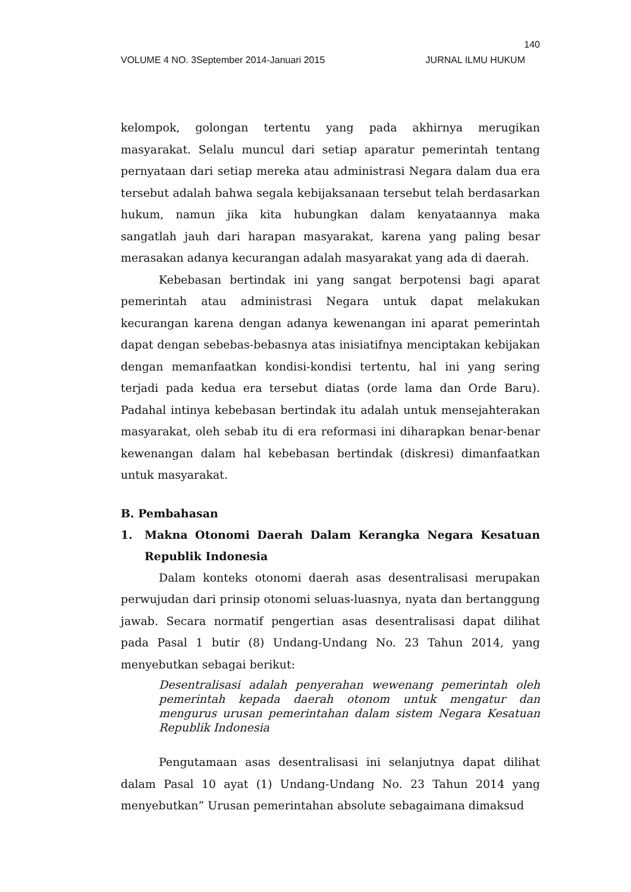140
VOLUME 4 NO. 3September 2014-Januari 2015 JURNAL ILMU HUKUM
kelompok, golongan tertentu yang pada akhirnya merugikan masyarakat. Selalu muncul dari setiap aparatur pemerintah tentang pernyataan dari setiap mereka atau administrasi Negara dalam dua era tersebut adalah bahwa segala kebijaksanaan tersebut telah berdasarkan hukum, namun jika kita hubungkan dalam kenyataannya maka sangatlah jauh dari harapan masyarakat, karena yang paling besar merasakan adanya kecurangan adalah masyarakat yang ada di daerah.
Kebebasan bertindak ini yang sangat berpotensi bagi aparat pemerintah atau administrasi Negara untuk dapat melakukan kecurangan karena dengan adanya kewenangan ini aparat pemerintah dapat dengan sebebas-bebasnya atas inisiatifnya menciptakan kebijakan dengan memanfaatkan kondisi-kondisi tertentu, hal ini yang sering terjadi pada kedua era tersebut diatas (orde lama dan Orde Baru). Padahal intinya kebebasan bertindak itu adalah untuk mensejahterakan masyarakat, oleh sebab itu di era reformasi ini diharapkan benar-benar kewenangan dalam hal kebebasan bertindak (diskresi) dimanfaatkan untuk masyarakat.
B. Pembahasan
1. Makna Otonomi Daerah Dalam Kerangka Negara Kesatuan Republik Indonesia
Dalam konteks otonomi daerah asas desentralisasi merupakan perwujudan dari prinsip otonomi seluas-luasnya, nyata dan bertanggung jawab. Secara normatif pengertian asas desentralisasi dapat dilihat pada Pasal 1 butir (8) Undang-Undang No. 23 Tahun 2014, yang menyebutkan sebagai berikut:
Desentralisasi adalah penyerahan wewenang pemerintah oleh pemerintah kepada daerah otonom untuk mengatur dan mengurus urusan pemerintahan dalam sistem Negara Kesatuan Republik Indonesia
Pengutamaan asas desentralisasi ini selanjutnya dapat dilihat dalam Pasal 10 ayat (1) Undang-Undang No. 23 Tahun 2014 yang menyebutkan” Urusan pemerintahan absolute sebagaimana dimaksud